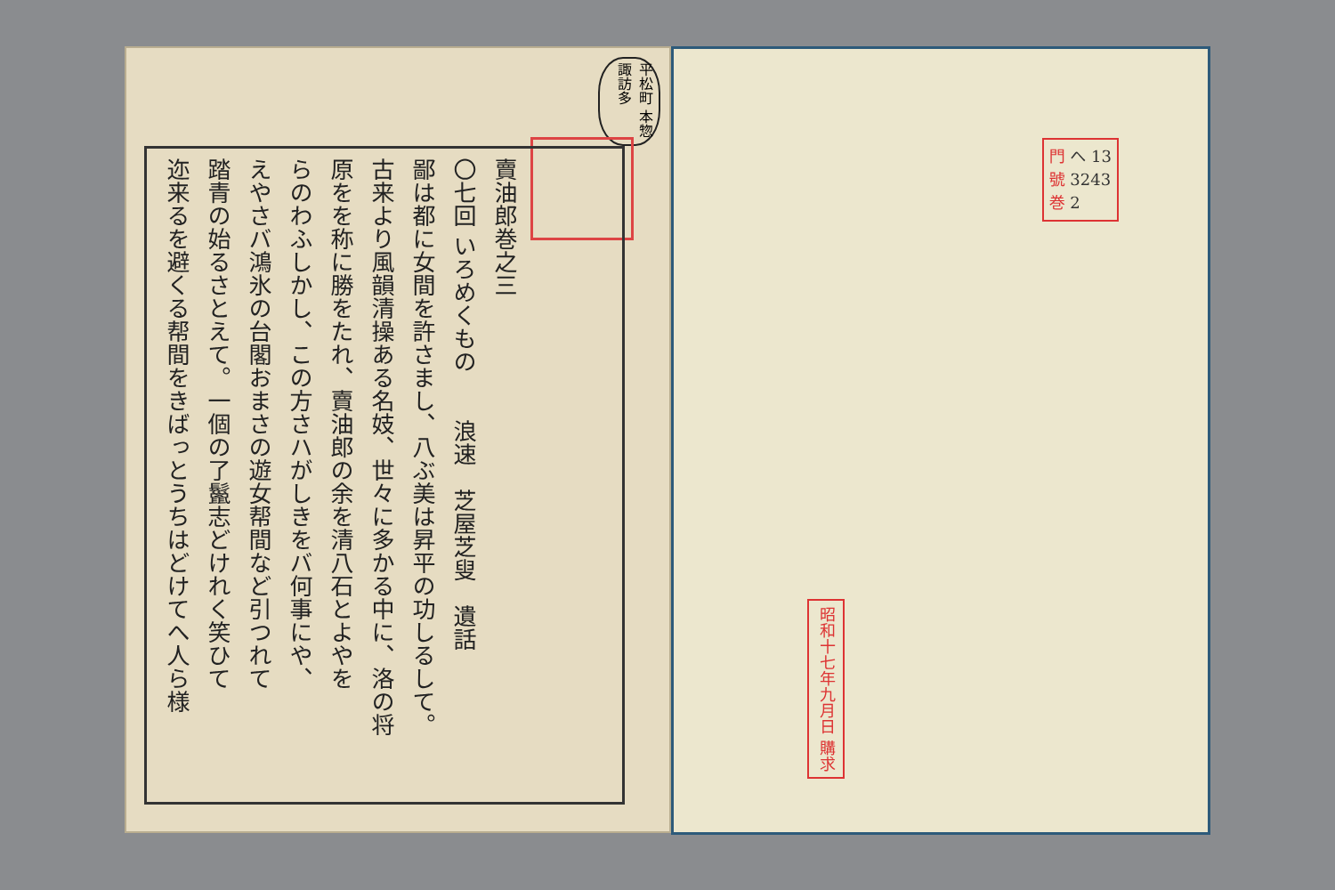平松町 本惣 諏訪多
賣油郎巻之三
〇七回 いろめくもの　　浪速　芝屋芝叟　遺話
鄙は都に女間を許さまし、八ぶ美は昇平の功しるして。
古来より風韻清操ある名妓、世々に多かる中に、洛の将
原をを称に勝をたれ、賣油郎の余を清八石とよやを
らのわふしかし、この方さハがしきをバ何事にや、
えやさバ鴻氷の台閣おまさの遊女帮間など引つれて
踏青の始るさとえて。一個の了鬣志どけれく笑ひて
迩来るを避くる帮間をきばっとうちはどけてへ人ら様
門 へ 13
號 3243
巻 2
昭和十七年九月日 購求